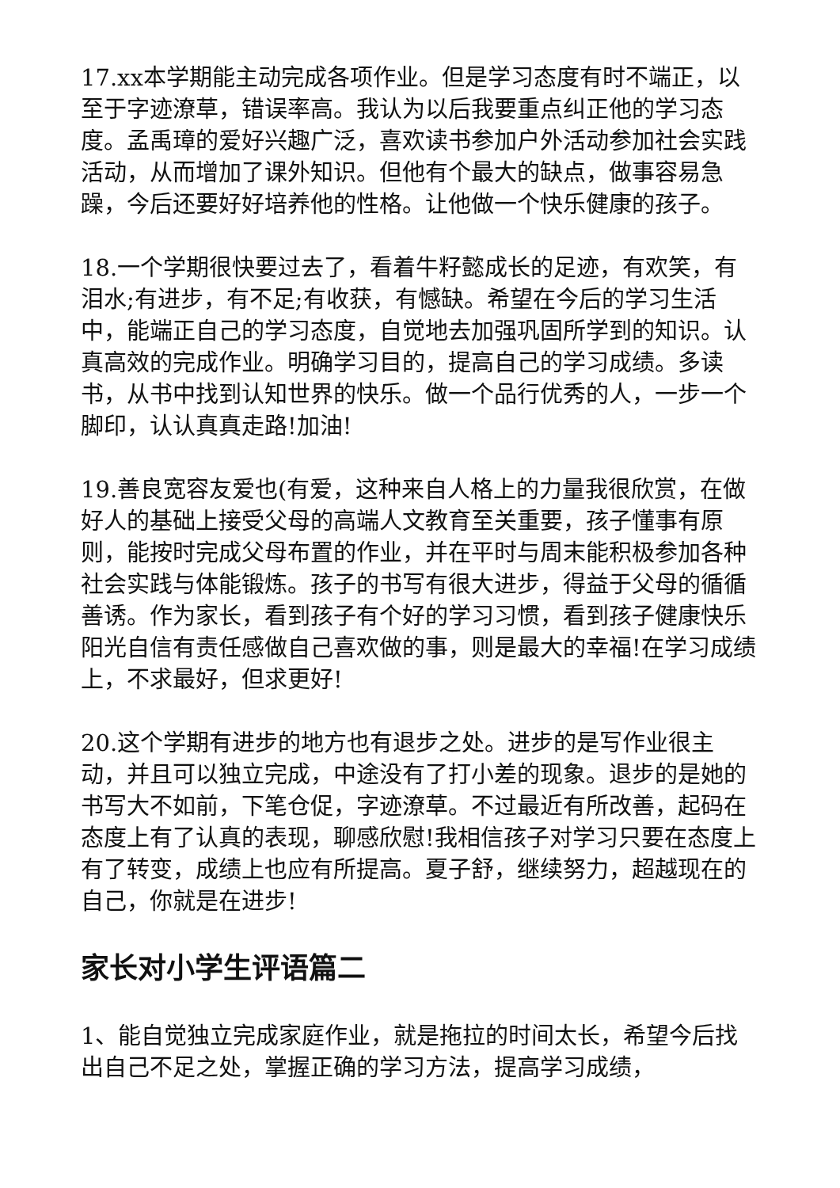17.xx本学期能主动完成各项作业。但是学习态度有时不端正，以至于字迹潦草，错误率高。我认为以后我要重点纠正他的学习态度。孟禹璋的爱好兴趣广泛，喜欢读书参加户外活动参加社会实践活动，从而增加了课外知识。但他有个最大的缺点，做事容易急躁，今后还要好好培养他的性格。让他做一个快乐健康的孩子。
18.一个学期很快要过去了，看着牛籽懿成长的足迹，有欢笑，有泪水;有进步，有不足;有收获，有憾缺。希望在今后的学习生活中，能端正自己的学习态度，自觉地去加强巩固所学到的知识。认真高效的完成作业。明确学习目的，提高自己的学习成绩。多读书，从书中找到认知世界的快乐。做一个品行优秀的人，一步一个脚印，认认真真走路!加油!
19.善良宽容友爱也(有爱，这种来自人格上的力量我很欣赏，在做好人的基础上接受父母的高端人文教育至关重要，孩子懂事有原则，能按时完成父母布置的作业，并在平时与周末能积极参加各种社会实践与体能锻炼。孩子的书写有很大进步，得益于父母的循循善诱。作为家长，看到孩子有个好的学习习惯，看到孩子健康快乐阳光自信有责任感做自己喜欢做的事，则是最大的幸福!在学习成绩上，不求最好，但求更好!
20.这个学期有进步的地方也有退步之处。进步的是写作业很主动，并且可以独立完成，中途没有了打小差的现象。退步的是她的书写大不如前，下笔仓促，字迹潦草。不过最近有所改善，起码在态度上有了认真的表现，聊感欣慰!我相信孩子对学习只要在态度上有了转变，成绩上也应有所提高。夏子舒，继续努力，超越现在的自己，你就是在进步!
家长对小学生评语篇二
1、能自觉独立完成家庭作业，就是拖拉的时间太长，希望今后找出自己不足之处，掌握正确的学习方法，提高学习成绩，